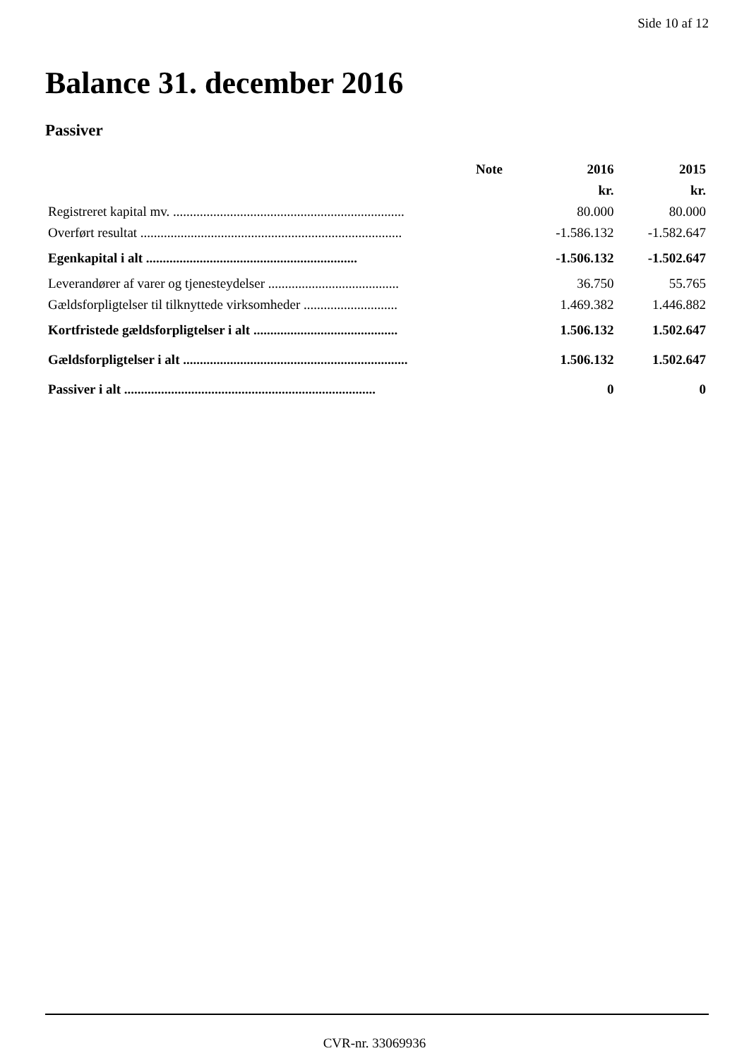Side 10 af 12
Balance 31. december 2016
Passiver
| | Note | 2016 | 2015 |
| --- | --- | --- | --- |
| | | kr. | kr. |
| Registreret kapital mv. ..................................................................... | | 80.000 | 80.000 |
| Overført resultat .............................................................................. | | -1.586.132 | -1.582.647 |
| Egenkapital i alt ............................................................... | | -1.506.132 | -1.502.647 |
| Leverandører af varer og tjenesteydelser ....................................... | | 36.750 | 55.765 |
| Gældsforpligtelser til tilknyttede virksomheder ............................ | | 1.469.382 | 1.446.882 |
| Kortfristede gældsforpligtelser i alt ........................................... | | 1.506.132 | 1.502.647 |
| Gældsforpligtelser i alt ................................................................... | | 1.506.132 | 1.502.647 |
| Passiver i alt ........................................................................... | | 0 | 0 |
CVR-nr. 33069936